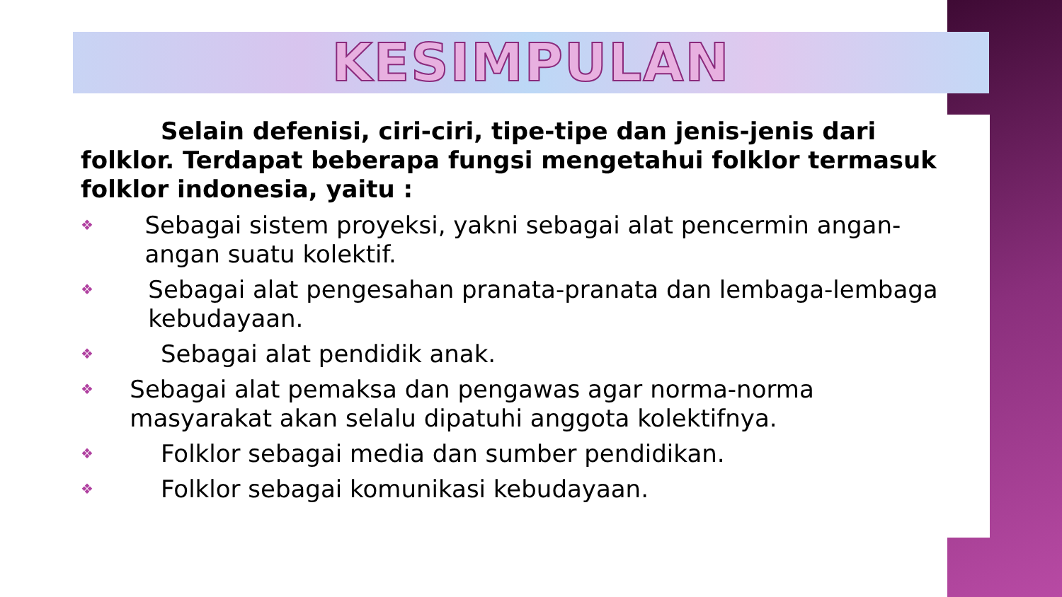KESIMPULAN
Selain defenisi, ciri-ciri, tipe-tipe dan jenis-jenis dari folklor. Terdapat beberapa fungsi mengetahui folklor termasuk folklor indonesia, yaitu :
❖ Sebagai sistem proyeksi, yakni sebagai alat pencermin angan-angan suatu kolektif.
❖ Sebagai alat pengesahan pranata-pranata dan lembaga-lembaga kebudayaan.
❖ Sebagai alat pendidik anak.
❖ Sebagai alat pemaksa dan pengawas agar norma-norma masyarakat akan selalu dipatuhi anggota kolektifnya.
❖ Folklor sebagai media dan sumber pendidikan.
❖ Folklor sebagai komunikasi kebudayaan.